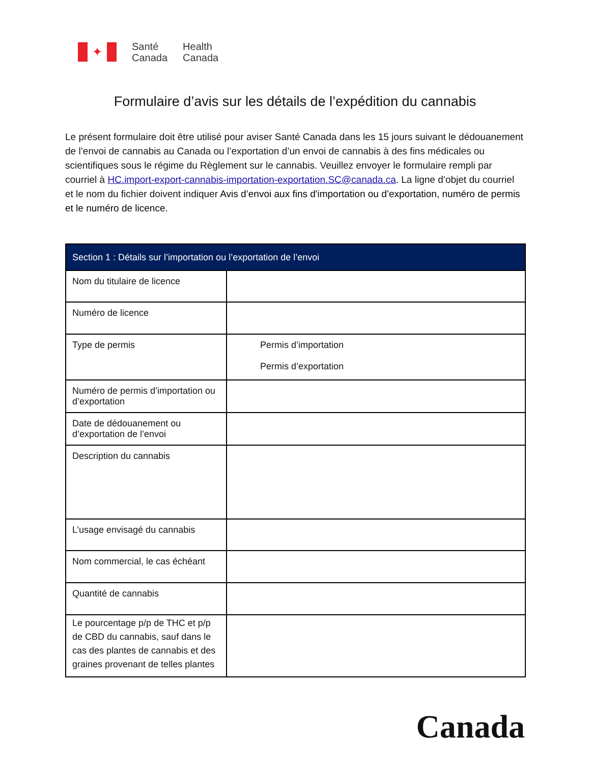✦
Santé
Canada
Health
Canada
Formulaire d’avis sur les détails de l’expédition du cannabis
Le présent formulaire doit être utilisé pour aviser Santé Canada dans les 15 jours suivant le dédouanement de l’envoi de cannabis au Canada ou l’exportation d’un envoi de cannabis à des fins médicales ou scientifiques sous le régime du Règlement sur le cannabis. Veuillez envoyer le formulaire rempli par courriel à HC.import-export-cannabis-importation-exportation.SC@canada.ca. La ligne d’objet du courriel et le nom du fichier doivent indiquer Avis d’envoi aux fins d'importation ou d’exportation, numéro de permis et le numéro de licence.
| Section 1 : Détails sur l’importation ou l’exportation de l’envoi | |
| --- | --- |
| Nom du titulaire de licence | |
| Numéro de licence | |
| Type de permis | Permis d’importation Permis d’exportation |
| Numéro de permis d’importation ou d’exportation | |
| Date de dédouanement ou d’exportation de l’envoi | |
| Description du cannabis | |
| L’usage envisagé du cannabis | |
| Nom commercial, le cas échéant | |
| Quantité de cannabis | |
| Le pourcentage p/p de THC et p/p de CBD du cannabis, sauf dans le cas des plantes de cannabis et des graines provenant de telles plantes | |
Canada